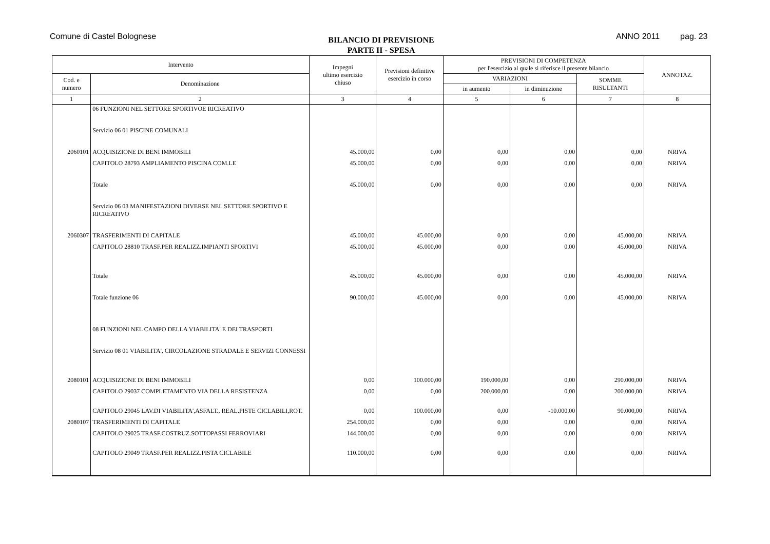Comune di Castel Bolognese
BILANCIO DI PREVISIONE
PARTE II - SPESA
ANNO 2011 pag. 23
| Intervento | | Impegni ultimo esercizio chiuso | Previsioni definitive esercizio in corso | PREVISIONI DI COMPETENZA per l'esercizio al quale si riferisce il presente bilancio | | | ANNOTAZ. |
| --- | --- | --- | --- | --- | --- | --- | --- |
| Cod. e numero | Denominazione | | | VARIAZIONI | | SOMME RISULTANTI | |
| | | | | in aumento | in diminuzione | | |
| 1 | 2 | 3 | 4 | 5 | 6 | 7 | 8 |
| | 06 FUNZIONI NEL SETTORE SPORTIVOE RICREATIVO | | | | | | |
| | Servizio 06 01 PISCINE COMUNALI | | | | | | |
| 2060101 | ACQUISIZIONE DI BENI IMMOBILI | 45.000,00 | 0,00 | 0,00 | 0,00 | 0,00 | NRIVA |
| | CAPITOLO 28793 AMPLIAMENTO PISCINA COM.LE | 45.000,00 | 0,00 | 0,00 | 0,00 | 0,00 | NRIVA |
| | Totale | 45.000,00 | 0,00 | 0,00 | 0,00 | 0,00 | NRIVA |
| | Servizio 06 03 MANIFESTAZIONI DIVERSE NEL SETTORE SPORTIVO E RICREATIVO | | | | | | |
| 2060307 | TRASFERIMENTI DI CAPITALE | 45.000,00 | 45.000,00 | 0,00 | 0,00 | 45.000,00 | NRIVA |
| | CAPITOLO 28810 TRASF.PER REALIZZ.IMPIANTI SPORTIVI | 45.000,00 | 45.000,00 | 0,00 | 0,00 | 45.000,00 | NRIVA |
| | Totale | 45.000,00 | 45.000,00 | 0,00 | 0,00 | 45.000,00 | NRIVA |
| | Totale funzione 06 | 90.000,00 | 45.000,00 | 0,00 | 0,00 | 45.000,00 | NRIVA |
| | 08 FUNZIONI NEL CAMPO DELLA VIABILITA' E DEI TRASPORTI | | | | | | |
| | Servizio 08 01 VIABILITA', CIRCOLAZIONE STRADALE E SERVIZI CONNESSI | | | | | | |
| 2080101 | ACQUISIZIONE DI BENI IMMOBILI | 0,00 | 100.000,00 | 190.000,00 | 0,00 | 290.000,00 | NRIVA |
| | CAPITOLO 29037 COMPLETAMENTO VIA DELLA RESISTENZA | 0,00 | 0,00 | 200.000,00 | 0,00 | 200.000,00 | NRIVA |
| | CAPITOLO 29045 LAV.DI VIABILITA',ASFALT., REAL.PISTE CICLABILI,ROT. | 0,00 | 100.000,00 | 0,00 | -10.000,00 | 90.000,00 | NRIVA |
| 2080107 | TRASFERIMENTI DI CAPITALE | 254.000,00 | 0,00 | 0,00 | 0,00 | 0,00 | NRIVA |
| | CAPITOLO 29025 TRASF.COSTRUZ.SOTTOPASSI FERROVIARI | 144.000,00 | 0,00 | 0,00 | 0,00 | 0,00 | NRIVA |
| | CAPITOLO 29049 TRASF.PER REALIZZ.PISTA CICLABILE | 110.000,00 | 0,00 | 0,00 | 0,00 | 0,00 | NRIVA |